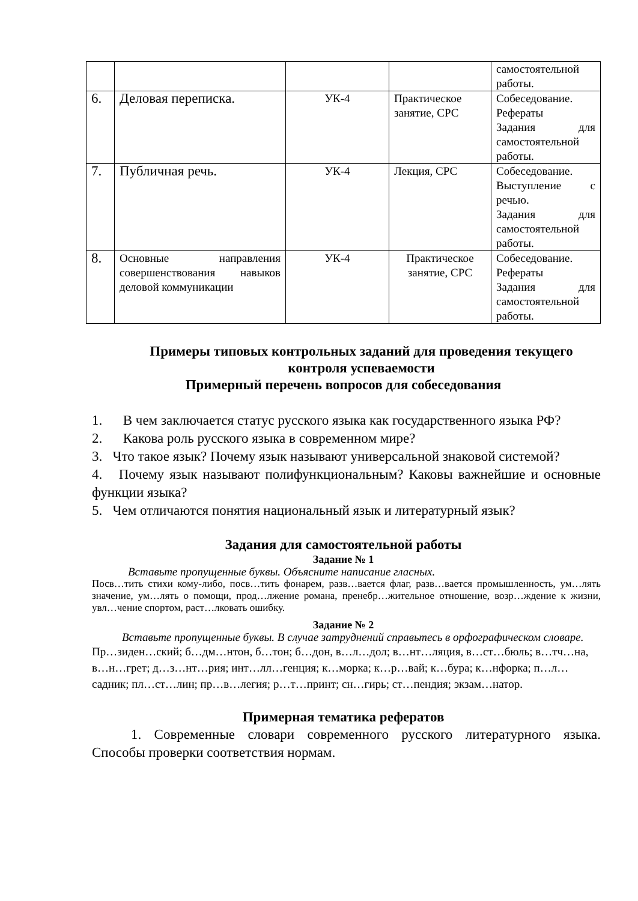| | | | | самостоятельной работы. |
| 6. | Деловая переписка. | УК-4 | Практическое занятие, СРС | Собеседование. Рефераты Задания для самостоятельной работы. |
| 7. | Публичная речь. | УК-4 | Лекция, СРС | Собеседование. Выступление с речью. Задания для самостоятельной работы. |
| 8. | Основные направления совершенствования навыков деловой коммуникации | УК-4 | Практическое занятие, СРС | Собеседование. Рефераты Задания для самостоятельной работы. |
Примеры типовых контрольных заданий для проведения текущего контроля успеваемости
Примерный перечень вопросов для собеседования
1. В чем заключается статус русского языка как государственного языка РФ?
2. Какова роль русского языка в современном мире?
3. Что такое язык? Почему язык называют универсальной знаковой системой?
4. Почему язык называют полифункциональным? Каковы важнейшие и основные функции языка?
5. Чем отличаются понятия национальный язык и литературный язык?
Задания для самостоятельной работы
Задание № 1
Вставьте пропущенные буквы. Объясните написание гласных.
Посв…тить стихи кому-либо, посв…тить фонарем, разв…вается флаг, разв…вается промышленность, ум…лять значение, ум…лять о помощи, прод…лжение романа, пренебр…жительное отношение, возр…ждение к жизни, увл…чение спортом, раст…лковать ошибку.
Задание № 2
Вставьте пропущенные буквы. В случае затруднений справьтесь в орфографическом словаре.
Пр…зиден…ский; б…дм…нтон, б…тон; б…дон, в…л…дол; в…нт…ляция, в…ст…бюль; в…тч…на, в…н…грет; д…з…нт…рия; инт…лл…генция; к…морка; к…р…вай; к…бура; к…нфорка; п…л…садник; пл…ст…лин; пр…в…легия; р…т…принт; сн…гирь; ст…пендия; экзам…натор.
Примерная тематика рефератов
1. Современные словари современного русского литературного языка. Способы проверки соответствия нормам.